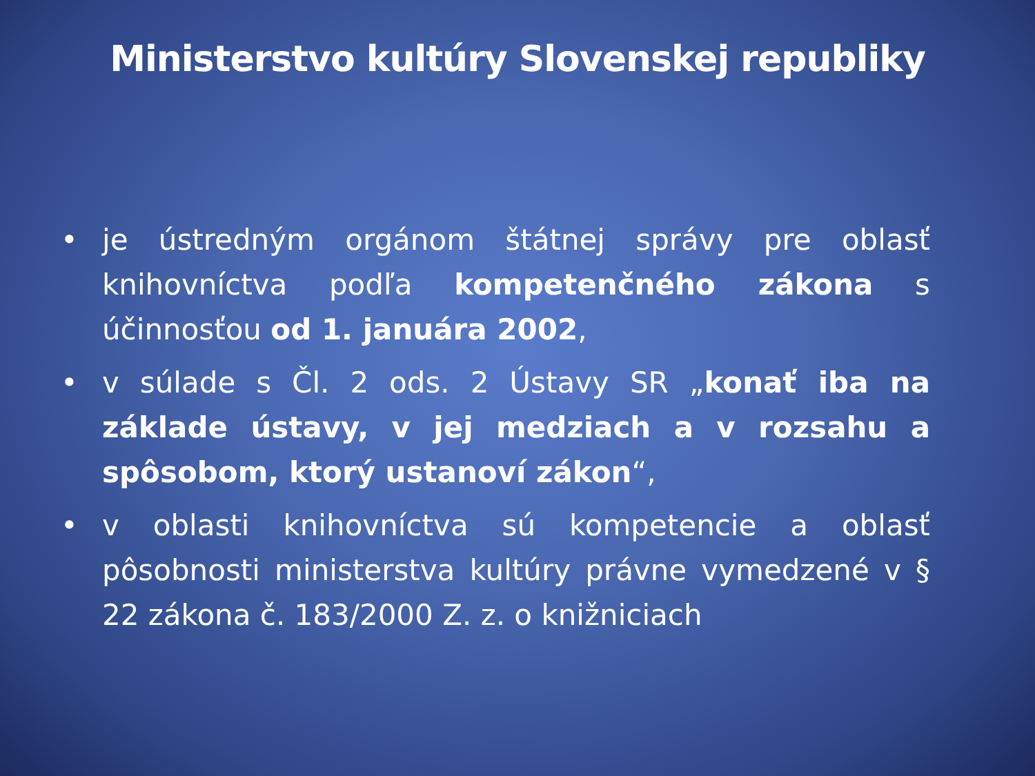Ministerstvo kultúry Slovenskej republiky
• je ústredným orgánom štátnej správy pre oblasť knihovníctva podľa kompetenčného zákona s účinnosťou od 1. januára 2002,
• v súlade s Čl. 2 ods. 2 Ústavy SR „konať iba na základe ústavy, v jej medziach a v rozsahu a spôsobom, ktorý ustanoví zákon“,
• v oblasti knihovníctva sú kompetencie a oblasť pôsobnosti ministerstva kultúry právne vymedzené v § 22 zákona č. 183/2000 Z. z. o knižniciach